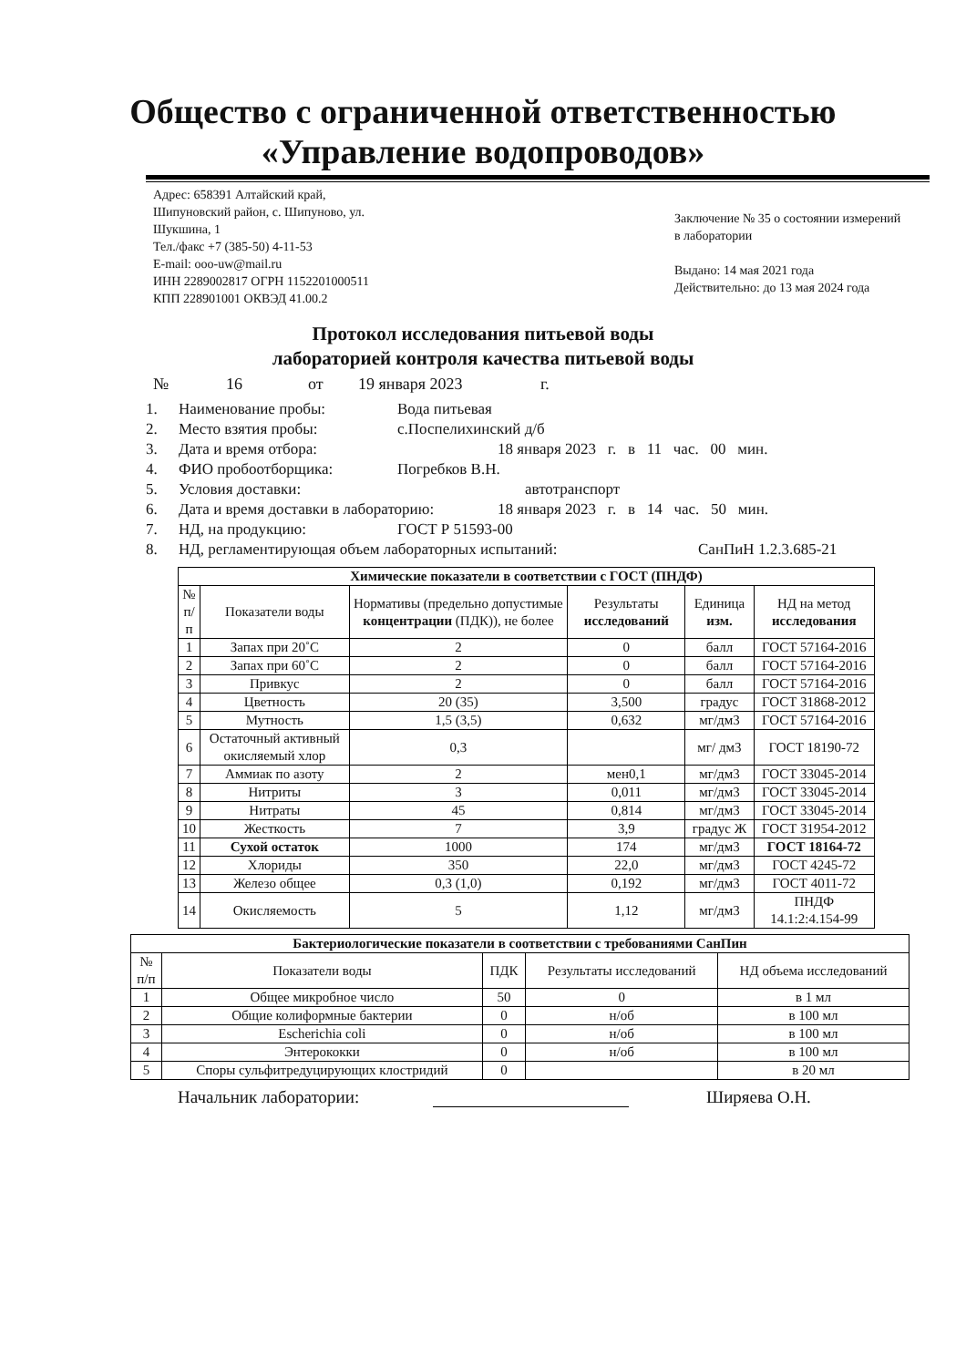Общество с ограниченной ответственностью
«Управление водопроводов»
Адрес: 658391 Алтайский край,
Шипуновский район, с. Шипуново, ул.
Шукшина, 1
Тел./факс +7 (385-50) 4-11-53
E-mail: ooo-uw@mail.ru
ИНН 2289002817 ОГРН 1152201000511
КПП 228901001 ОКВЭД 41.00.2
Заключение № 35 о состоянии измерений в лаборатории
Выдано: 14 мая 2021 года
Действительно: до 13 мая 2024 года
Протокол исследования питьевой воды
лабораторией контроля качества питьевой воды
№ 16 от 19 января 2023 г.
1. Наименование пробы: Вода питьевая
2. Место взятия пробы: с.Поспелихинский д/б
3. Дата и время отбора: 18 января 2023 г. в 11 час. 00 мин.
4. ФИО пробоотборщика: Погребков В.Н.
5. Условия доставки: автотранспорт
6. Дата и время доставки в лабораторию: 18 января 2023 г. в 14 час. 50 мин.
7. НД, на продукцию: ГОСТ Р 51593-00
8. НД, регламентирующая объем лабораторных испытаний: СанПиН 1.2.3.685-21
| Химические показатели в соответствии с ГОСТ (ПНДФ) | | | | | |
| --- | --- | --- | --- | --- | --- |
| № п/п | Показатели воды | Нормативы (предельно допустимые концентрации (ПДК)), не более | Результаты исследований | Единица изм. | НД на метод исследования |
| 1 | Запах при 20˚С | 2 | 0 | балл | ГОСТ 57164-2016 |
| 2 | Запах при 60˚С | 2 | 0 | балл | ГОСТ 57164-2016 |
| 3 | Привкус | 2 | 0 | балл | ГОСТ 57164-2016 |
| 4 | Цветность | 20 (35) | 3,500 | градус | ГОСТ 31868-2012 |
| 5 | Мутность | 1,5 (3,5) | 0,632 | мг/дм3 | ГОСТ 57164-2016 |
| 6 | Остаточный активный окисляемый хлор | 0,3 | | мг/ дм3 | ГОСТ 18190-72 |
| 7 | Аммиак по азоту | 2 | мен0,1 | мг/дм3 | ГОСТ 33045-2014 |
| 8 | Нитриты | 3 | 0,011 | мг/дм3 | ГОСТ 33045-2014 |
| 9 | Нитраты | 45 | 0,814 | мг/дм3 | ГОСТ 33045-2014 |
| 10 | Жесткость | 7 | 3,9 | градус Ж | ГОСТ 31954-2012 |
| 11 | Сухой остаток | 1000 | 174 | мг/дм3 | ГОСТ 18164-72 |
| 12 | Хлориды | 350 | 22,0 | мг/дм3 | ГОСТ 4245-72 |
| 13 | Железо общее | 0,3 (1,0) | 0,192 | мг/дм3 | ГОСТ 4011-72 |
| 14 | Окисляемость | 5 | 1,12 | мг/дм3 | ПНДФ 14.1:2:4.154-99 |
| Бактериологические показатели в соответствии с требованиями СанПин | | | | |
| --- | --- | --- | --- | --- |
| № п/п | Показатели воды | ПДК | Результаты исследований | НД объема исследований |
| 1 | Общее микробное число | 50 | 0 | в 1 мл |
| 2 | Общие колиформные бактерии | 0 | н/об | в 100 мл |
| 3 | Escherichia coli | 0 | н/об | в 100 мл |
| 4 | Энтерококки | 0 | н/об | в 100 мл |
| 5 | Споры сульфитредуцирующих клостридий | 0 | | в 20 мл |
Начальник лаборатории: Ширяева О.Н.